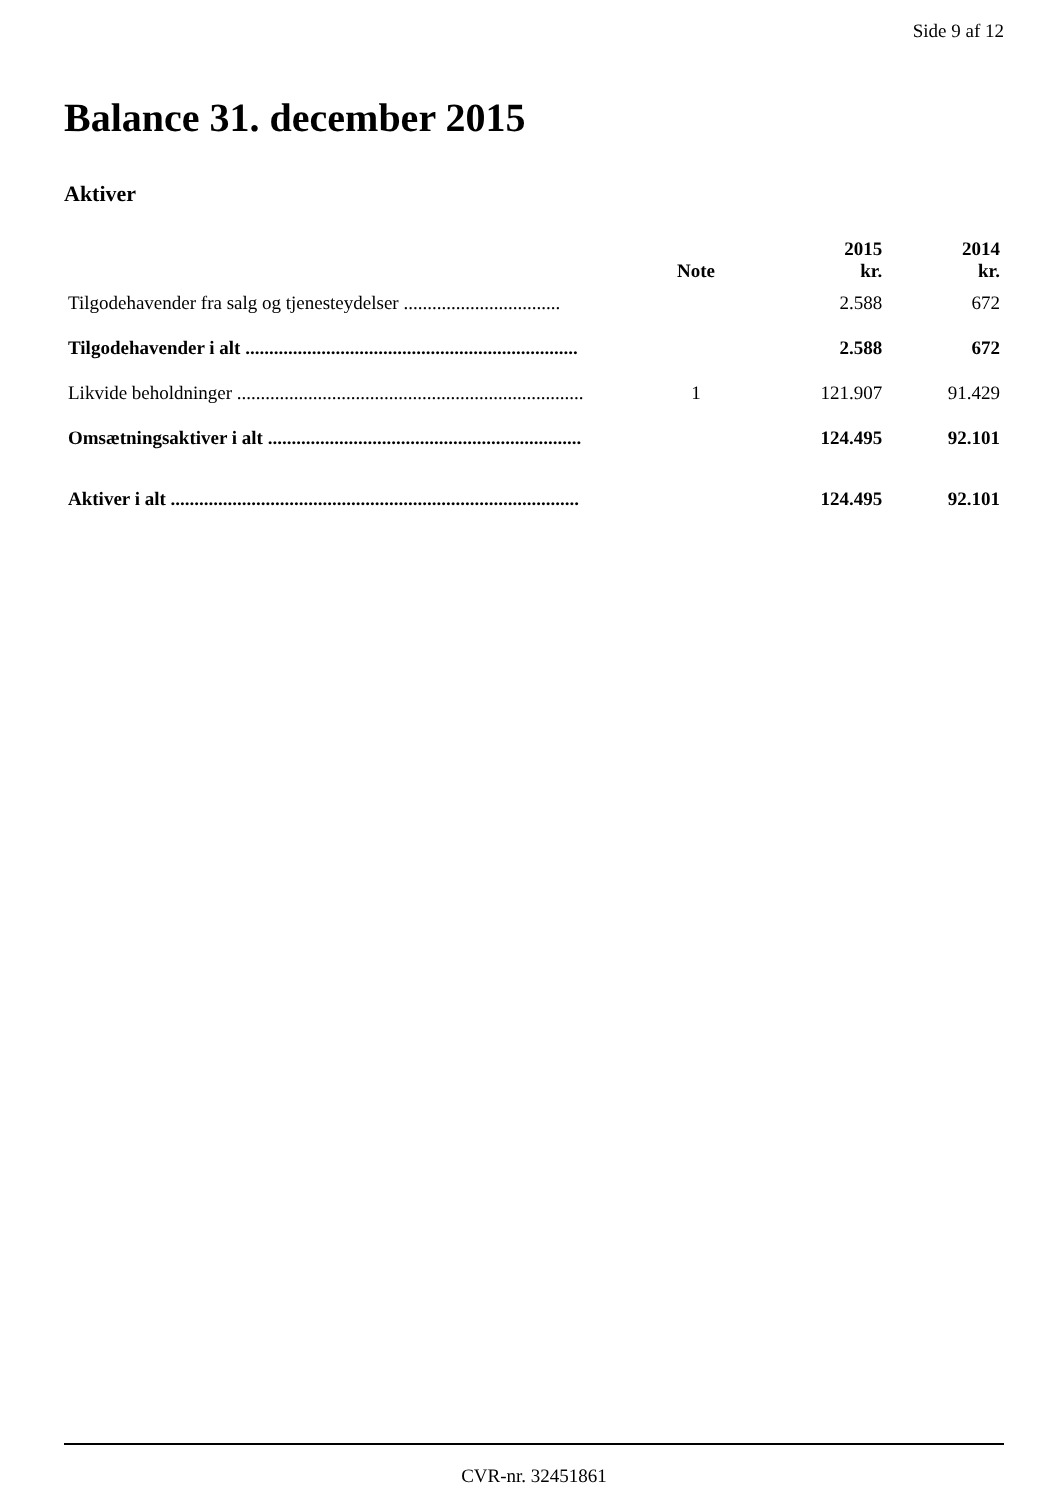Side 9 af 12
Balance 31. december 2015
Aktiver
| | Note | 2015 kr. | 2014 kr. |
| --- | --- | --- | --- |
| Tilgodehavender fra salg og tjenesteydelser ................................. | | 2.588 | 672 |
| Tilgodehavender i alt ...................................................................... | | 2.588 | 672 |
| Likvide beholdninger ......................................................................... | 1 | 121.907 | 91.429 |
| Omsætningsaktiver i alt .................................................................. | | 124.495 | 92.101 |
| Aktiver i alt ...................................................................................... | | 124.495 | 92.101 |
CVR-nr. 32451861